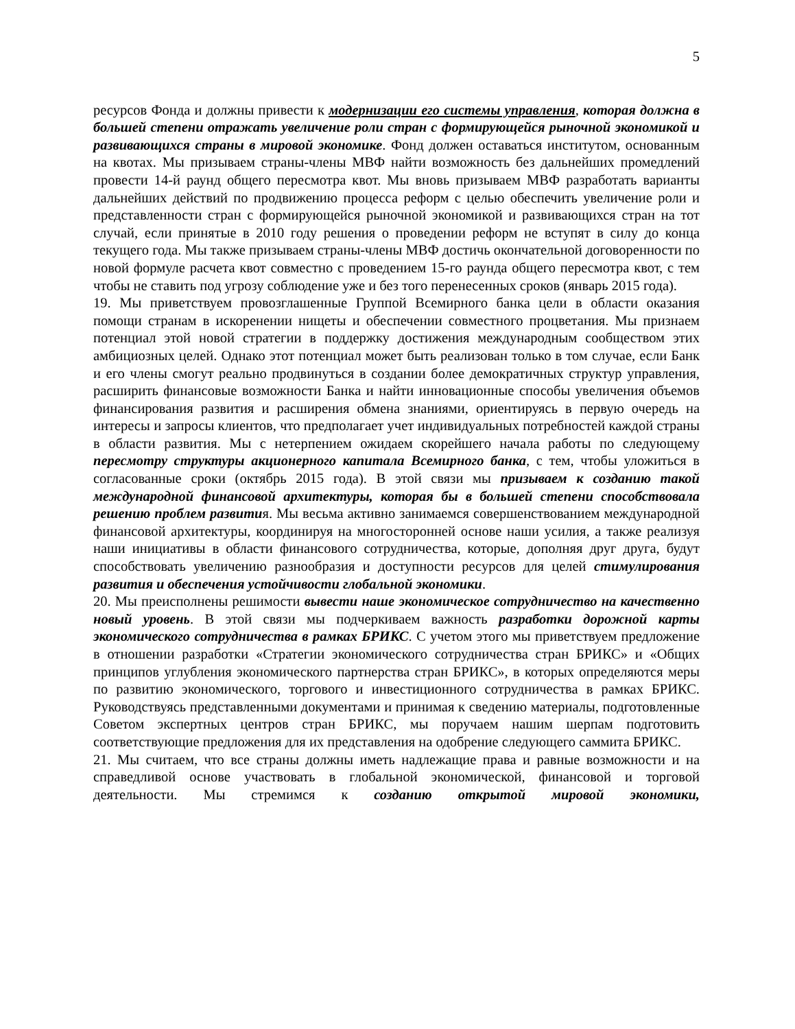5
ресурсов Фонда и должны привести к модернизации его системы управления, которая должна в большей степени отражать увеличение роли стран с формирующейся рыночной экономикой и развивающихся страны в мировой экономике. Фонд должен оставаться институтом, основанным на квотах. Мы призываем страны-члены МВФ найти возможность без дальнейших промедлений провести 14-й раунд общего пересмотра квот. Мы вновь призываем МВФ разработать варианты дальнейших действий по продвижению процесса реформ с целью обеспечить увеличение роли и представленности стран с формирующейся рыночной экономикой и развивающихся стран на тот случай, если принятые в 2010 году решения о проведении реформ не вступят в силу до конца текущего года. Мы также призываем страны-члены МВФ достичь окончательной договоренности по новой формуле расчета квот совместно с проведением 15-го раунда общего пересмотра квот, с тем чтобы не ставить под угрозу соблюдение уже и без того перенесенных сроков (январь 2015 года).
19. Мы приветствуем провозглашенные Группой Всемирного банка цели в области оказания помощи странам в искоренении нищеты и обеспечении совместного процветания. Мы признаем потенциал этой новой стратегии в поддержку достижения международным сообществом этих амбициозных целей. Однако этот потенциал может быть реализован только в том случае, если Банк и его члены смогут реально продвинуться в создании более демократичных структур управления, расширить финансовые возможности Банка и найти инновационные способы увеличения объемов финансирования развития и расширения обмена знаниями, ориентируясь в первую очередь на интересы и запросы клиентов, что предполагает учет индивидуальных потребностей каждой страны в области развития. Мы с нетерпением ожидаем скорейшего начала работы по следующему пересмотру структуры акционерного капитала Всемирного банка, с тем, чтобы уложиться в согласованные сроки (октябрь 2015 года). В этой связи мы призываем к созданию такой международной финансовой архитектуры, которая бы в большей степени способствовала решению проблем развития. Мы весьма активно занимаемся совершенствованием международной финансовой архитектуры, координируя на многосторонней основе наши усилия, а также реализуя наши инициативы в области финансового сотрудничества, которые, дополняя друг друга, будут способствовать увеличению разнообразия и доступности ресурсов для целей стимулирования развития и обеспечения устойчивости глобальной экономики.
20. Мы преисполнены решимости вывести наше экономическое сотрудничество на качественно новый уровень. В этой связи мы подчеркиваем важность разработки дорожной карты экономического сотрудничества в рамках БРИКС. С учетом этого мы приветствуем предложение в отношении разработки «Стратегии экономического сотрудничества стран БРИКС» и «Общих принципов углубления экономического партнерства стран БРИКС», в которых определяются меры по развитию экономического, торгового и инвестиционного сотрудничества в рамках БРИКС. Руководствуясь представленными документами и принимая к сведению материалы, подготовленные Советом экспертных центров стран БРИКС, мы поручаем нашим шерпам подготовить соответствующие предложения для их представления на одобрение следующего саммита БРИКС.
21. Мы считаем, что все страны должны иметь надлежащие права и равные возможности и на справедливой основе участвовать в глобальной экономической, финансовой и торговой деятельности. Мы стремимся к созданию открытой мировой экономики,